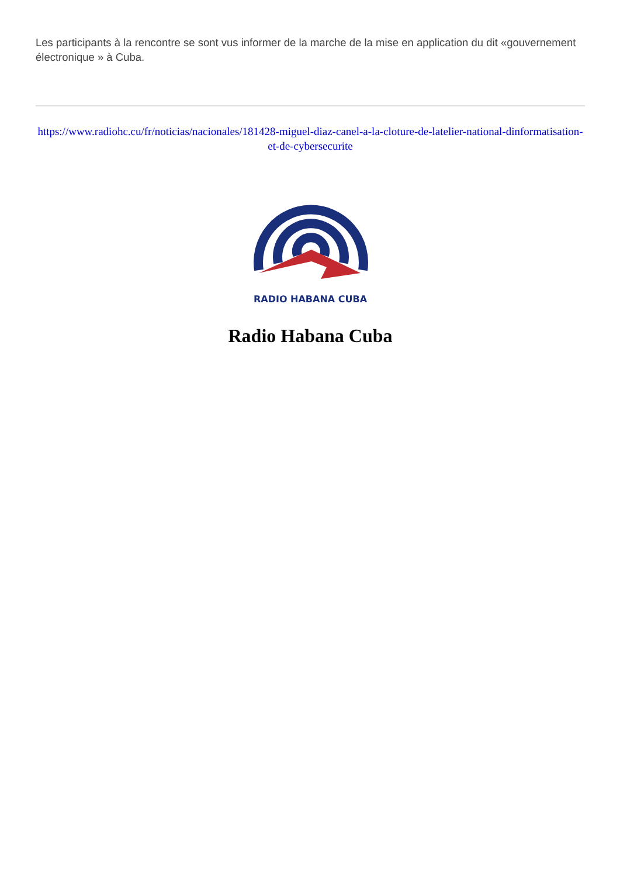Les participants à la rencontre se sont vus informer de la marche de la mise en application du dit «gouvernement électronique » à Cuba.
https://www.radiohc.cu/fr/noticias/nacionales/181428-miguel-diaz-canel-a-la-cloture-de-latelier-national-dinformatisation-et-de-cybersecurite
RADIO HABANA CUBA
Radio Habana Cuba